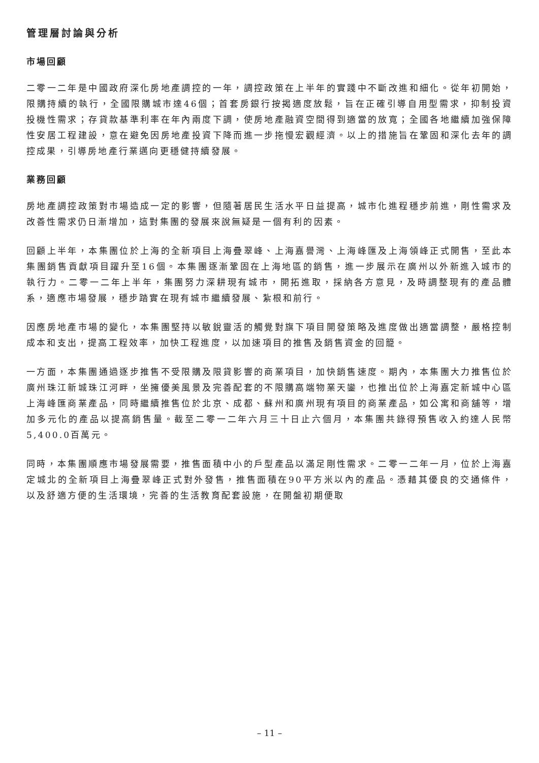管理層討論與分析
市場回顧
二零一二年是中國政府深化房地產調控的一年，調控政策在上半年的實踐中不斷改進和細化。從年初開始，限購持續的執行，全國限購城市達46個；首套房銀行按揭適度放鬆，旨在正確引導自用型需求，抑制投資投機性需求；存貸款基準利率在年內兩度下調，使房地產融資空間得到適當的放寬；全國各地繼續加強保障性安居工程建設，意在避免因房地產投資下降而進一步拖慢宏觀經濟。以上的措施旨在鞏固和深化去年的調控成果，引導房地產行業邁向更穩健持續發展。
業務回顧
房地產調控政策對市場造成一定的影響，但隨著居民生活水平日益提高，城市化進程穩步前進，剛性需求及改善性需求仍日漸增加，這對集團的發展來說無疑是一個有利的因素。
回顧上半年，本集團位於上海的全新項目上海疊翠峰、上海嘉譽灣、上海峰匯及上海領峰正式開售，至此本集團銷售貢獻項目躍升至16個。本集團逐漸鞏固在上海地區的銷售，進一步展示在廣州以外新進入城市的執行力。二零一二年上半年，集團努力深耕現有城市，開拓進取，採納各方意見，及時調整現有的產品體系，適應市場發展，穩步踏實在現有城市繼續發展、紮根和前行。
因應房地產市場的變化，本集團堅持以敏銳靈活的觸覺對旗下項目開發策略及進度做出適當調整，嚴格控制成本和支出，提高工程效率，加快工程進度，以加速項目的推售及銷售資金的回籠。
一方面，本集團通過逐步推售不受限購及限貸影響的商業項目，加快銷售速度。期內，本集團大力推售位於廣州珠江新城珠江河畔，坐擁優美風景及完善配套的不限購高端物業天鑾，也推出位於上海嘉定新城中心區上海峰匯商業產品，同時繼續推售位於北京、成都、蘇州和廣州現有項目的商業產品，如公寓和商舖等，增加多元化的產品以提高銷售量。截至二零一二年六月三十日止六個月，本集團共錄得預售收入約達人民幣5,400.0百萬元。
同時，本集團順應市場發展需要，推售面積中小的戶型產品以滿足剛性需求。二零一二年一月，位於上海嘉定城北的全新項目上海疊翠峰正式對外發售，推售面積在90平方米以內的產品。憑藉其優良的交通條件，以及舒適方便的生活環境，完善的生活教育配套設施，在開盤初期便取
– 11 –